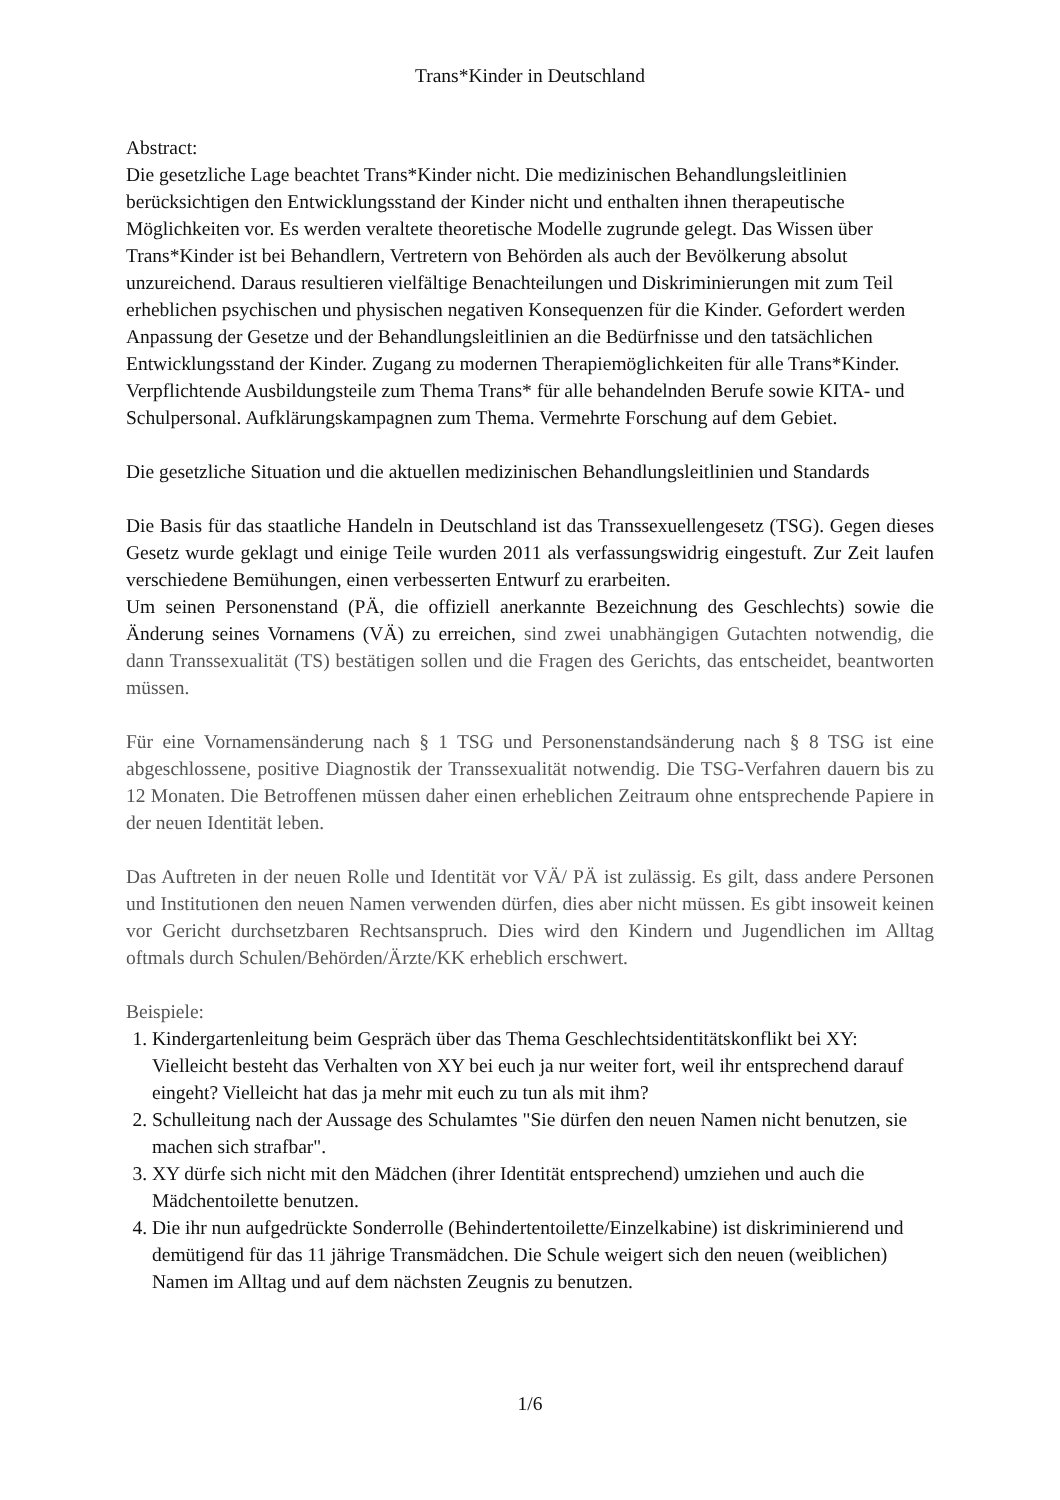Trans*Kinder in Deutschland
Abstract:
Die gesetzliche Lage beachtet Trans*Kinder nicht. Die medizinischen Behandlungsleitlinien berücksichtigen den Entwicklungsstand der Kinder nicht und enthalten ihnen therapeutische Möglichkeiten vor. Es werden veraltete theoretische Modelle zugrunde gelegt. Das Wissen über Trans*Kinder ist bei Behandlern, Vertretern von Behörden als auch der Bevölkerung absolut unzureichend. Daraus resultieren vielfältige Benachteilungen und Diskriminierungen mit zum Teil erheblichen psychischen und physischen negativen Konsequenzen für die Kinder. Gefordert werden Anpassung der Gesetze und der Behandlungsleitlinien an die Bedürfnisse und den tatsächlichen Entwicklungsstand der Kinder. Zugang zu modernen Therapiemöglichkeiten für alle Trans*Kinder. Verpflichtende Ausbildungsteile zum Thema Trans* für alle behandelnden Berufe sowie KITA- und Schulpersonal. Aufklärungskampagnen zum Thema. Vermehrte Forschung auf dem Gebiet.
Die gesetzliche Situation und die aktuellen medizinischen Behandlungsleitlinien und Standards
Die Basis für das staatliche Handeln in Deutschland ist das Transsexuellengesetz (TSG). Gegen dieses Gesetz wurde geklagt und einige Teile wurden 2011 als verfassungswidrig eingestuft. Zur Zeit laufen verschiedene Bemühungen, einen verbesserten Entwurf zu erarbeiten.
Um seinen Personenstand (PÄ, die offiziell anerkannte Bezeichnung des Geschlechts) sowie die Änderung seines Vornamens (VÄ) zu erreichen, sind zwei unabhängigen Gutachten notwendig, die dann Transsexualität (TS) bestätigen sollen und die Fragen des Gerichts, das entscheidet, beantworten müssen.
Für eine Vornamensänderung nach § 1 TSG und Personenstandsänderung nach § 8 TSG ist eine abgeschlossene, positive Diagnostik der Transsexualität notwendig. Die TSG-Verfahren dauern bis zu 12 Monaten. Die Betroffenen müssen daher einen erheblichen Zeitraum ohne entsprechende Papiere in der neuen Identität leben.
Das Auftreten in der neuen Rolle und Identität vor VÄ/ PÄ ist zulässig. Es gilt, dass andere Personen und Institutionen den neuen Namen verwenden dürfen, dies aber nicht müssen. Es gibt insoweit keinen vor Gericht durchsetzbaren Rechtsanspruch. Dies wird den Kindern und Jugendlichen im Alltag oftmals durch Schulen/Behörden/Ärzte/KK erheblich erschwert.
Beispiele:
1. Kindergartenleitung beim Gespräch über das Thema Geschlechtsidentitätskonflikt bei XY: Vielleicht besteht das Verhalten von XY bei euch ja nur weiter fort, weil ihr entsprechend darauf eingeht? Vielleicht hat das ja mehr mit euch zu tun als mit ihm?
2. Schulleitung nach der Aussage des Schulamtes "Sie dürfen den neuen Namen nicht benutzen, sie machen sich strafbar".
3. XY dürfe sich nicht mit den Mädchen (ihrer Identität entsprechend) umziehen und auch die Mädchentoilette benutzen.
4. Die ihr nun aufgedrückte Sonderrolle (Behindertentoilette/Einzelkabine) ist diskriminierend und demütigend für das 11 jährige Transmädchen. Die Schule weigert sich den neuen (weiblichen) Namen im Alltag und auf dem nächsten Zeugnis zu benutzen.
1/6